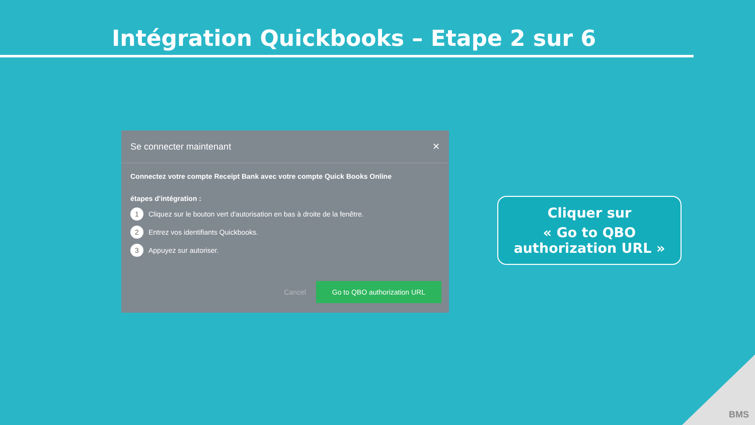Intégration Quickbooks – Etape 2 sur 6
Se connecter maintenant ✕
Connectez votre compte Receipt Bank avec votre compte Quick Books Online
étapes d'intégration :
1 Cliquez sur le bouton vert d'autorisation en bas à droite de la fenêtre.
2 Entrez vos identifiants Quickbooks.
3 Appuyez sur autoriser.
Cancel Go to QBO authorization URL
Cliquer sur
« Go to QBO authorization URL »
BMS